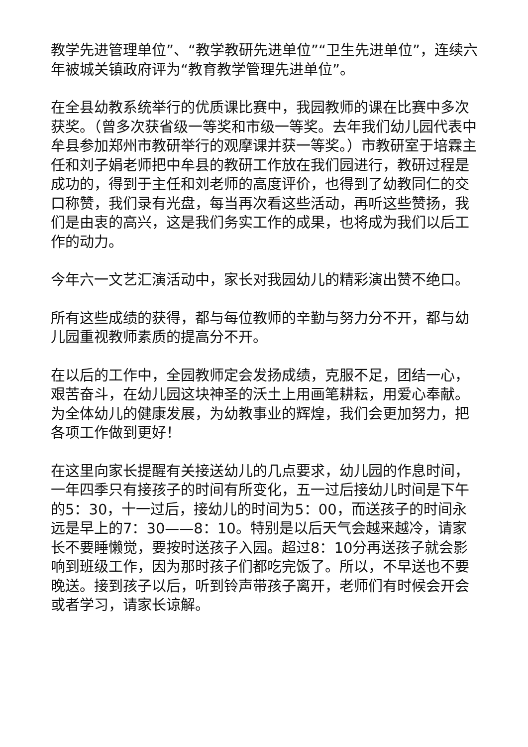教学先进管理单位”、“教学教研先进单位”“卫生先进单位”，连续六年被城关镇政府评为“教育教学管理先进单位”。
在全县幼教系统举行的优质课比赛中，我园教师的课在比赛中多次获奖。（曾多次获省级一等奖和市级一等奖。去年我们幼儿园代表中牟县参加郑州市教研举行的观摩课并获一等奖。）市教研室于培霖主任和刘子娟老师把中牟县的教研工作放在我们园进行，教研过程是成功的，得到于主任和刘老师的高度评价，也得到了幼教同仁的交口称赞，我们录有光盘，每当再次看这些活动，再听这些赞扬，我们是由衷的高兴，这是我们务实工作的成果，也将成为我们以后工作的动力。
今年六一文艺汇演活动中，家长对我园幼儿的精彩演出赞不绝口。
所有这些成绩的获得，都与每位教师的辛勤与努力分不开，都与幼儿园重视教师素质的提高分不开。
在以后的工作中，全园教师定会发扬成绩，克服不足，团结一心，艰苦奋斗，在幼儿园这块神圣的沃土上用画笔耕耘，用爱心奉献。为全体幼儿的健康发展，为幼教事业的辉煌，我们会更加努力，把各项工作做到更好！
在这里向家长提醒有关接送幼儿的几点要求，幼儿园的作息时间，一年四季只有接孩子的时间有所变化，五一过后接幼儿时间是下午的5：30，十一过后，接幼儿的时间为5：00，而送孩子的时间永远是早上的7：30——8：10。特别是以后天气会越来越冷，请家长不要睡懒觉，要按时送孩子入园。超过8：10分再送孩子就会影响到班级工作，因为那时孩子们都吃完饭了。所以，不早送也不要晚送。接到孩子以后，听到铃声带孩子离开，老师们有时候会开会或者学习，请家长谅解。